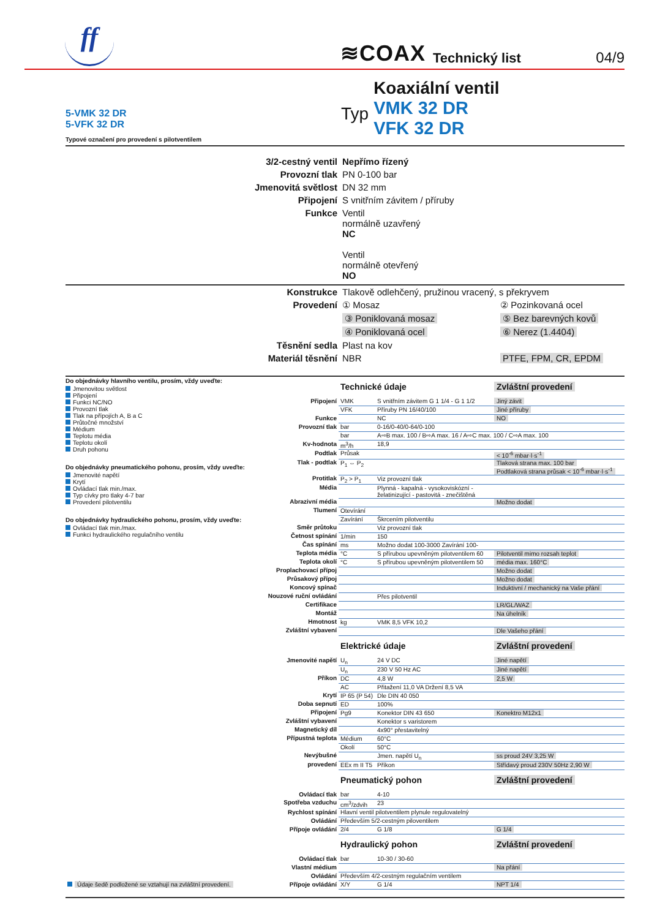ff
≋COAX
Technický list
04/9
5-VMK 32 DR
5-VFK 32 DR
Typové označení pro provedení s pilotventilem
Typ
Koaxiální ventil
VMK 32 DR
VFK 32 DR
| 3/2-cestný ventil | Nepřímo řízený | |
| Provozní tlak | PN 0-100 bar | |
| Jmenovitá světlost | DN 32 mm | |
| Připojení | S vnitřním závitem / příruby | |
| Funkce | Ventil normálně uzavřený NC Ventil normálně otevřený NO | |
| Konstrukce | Tlakově odlehčený, pružinou vracený, s překryvem | |
| Provedení | ① Mosaz | ② Pozinkovaná ocel |
| | ③ Poniklovaná mosaz | ⑤ Bez barevných kovů |
| | ④ Poniklovaná ocel | ⑥ Nerez (1.4404) |
| Těsnění sedla | Plast na kov | |
| Materiál těsnění | NBR | PTFE, FPM, CR, EPDM |
Do objednávky hlavního ventilu, prosím, vždy uveďte:
Jmenovitou světlost
Připojení
Funkci NC/NO
Provozní tlak
Tlak na přípojích A, B a C
Průtočné množství
Médium
Teplotu média
Teplotu okolí
Druh pohonu
Do objednávky pneumatického pohonu, prosím, vždy uveďte:
Jmenovité napětí
Krytí
Ovládací tlak min./max.
Typ cívky pro tlaky 4-7 bar
Provedení pilotventilu
Do objednávky hydraulického pohonu, prosím, vždy uveďte:
Ovládací tlak min./max.
Funkci hydraulického regulačního ventilu
| | Technické údaje | | Zvláštní provedení |
| Připojení | VMK | S vnitřním závitem G 1 1/4 - G 1 1/2 | Jiný závit |
| | VFK | Příruby PN 16/40/100 | Jiné příruby |
| Funkce | | NC | NO |
| Provozní tlak | bar | 0-16/0-40/0-64/0-100 | |
| | bar | A⇨B max. 100 / B⇨A max. 16 / A⇨C max. 100 / C⇨A max. 100 | |
| Kv-hodnota | m<sup>3</sup>/h | 18,9 | |
| Podtlak | Průsak | | < 10<sup>-6</sup> mbar·l·s<sup>-1</sup> |
| Tlak - podtlak | P<sub>1</sub> ⇔ P<sub>2</sub> | | Tlaková strana max. 100 bar Podtlaková strana průsak < 10<sup>-6</sup> mbar·l·s<sup>-1</sup> |
| Protitlak | P<sub>2</sub> > P<sub>1</sub> | Viz provozní tlak | |
| Média | | Plynná - kapalná - vysokoviskózní - želatinizující - pastovitá - znečištěná | |
| Abrazivní média | | | Možno dodat |
| Tlumení | Otevírání | | |
| | Zavírání | Škrcením pilotventilu | |
| Směr průtoku | | Viz provozní tlak | |
| Četnost spínání | 1/min | 150 | |
| Čas spínání | ms | Možno dodat 100-3000 Zavírání 100- | |
| Teplota média | °C | S přírubou upevněným pilotventilem 60 | Pilotventil mimo rozsah teplot |
| Teplota okolí | °C | S přírubou upevněným pilotventilem 50 | média max. 160°C |
| Proplachovací přípoj | | | Možno dodat |
| Průsakový přípoj | | | Možno dodat |
| Koncový spínač | | | Induktivní / mechanický na Vaše přání |
| Nouzové ruční ovládání | | Přes pilotventil | |
| Certifikace | | | LR/GL/WAZ |
| Montáž | | | Na úhelník |
| Hmotnost | kg | VMK 8,5 VFK 10,2 | |
| Zvláštní vybavení | | | Dle Vašeho přání |
| | Elektrické údaje | | Zvláštní provedení |
| Jmenovité napětí | U<sub>n</sub> | 24 V DC | Jiné napětí |
| | U<sub>n</sub> | 230 V 50 Hz AC | Jiné napětí |
| Příkon | DC | 4,8 W | 2,5 W |
| | AC | Přitažení 11,0 VA Držení 8,5 VA | |
| Krytí | IP 65 (P 54) | Dle DIN 40 050 | |
| Doba sepnutí | ED | 100% | |
| Připojení | Pg9 | Konektor DIN 43 650 | Konektro M12x1 |
| Zvláštní vybavení | | Konektor s varistorem | |
| Magnetický díl | | 4x90° přestavitelný | |
| Přípustná teplota | Médium | 60°C | |
| | Okolí | 50°C | |
| Nevýbušné | | Jmen. napětí U<sub>n</sub> | ss proud 24V 3,25 W |
| provedení | EEx m II T5 | Příkon | Střídavý proud 230V 50Hz 2,90 W |
| | Pneumatický pohon | | Zvláštní provedení |
| Ovládací tlak | bar | 4-10 | |
| Spotřeba vzduchu | cm<sup>3</sup>/zdvih | 23 | |
| Rychlost spínání | Hlavní ventil pilotventilem plynule regulovatelný | | |
| Ovládání | Především 5/2-cestným piloventilem | | |
| Přípoje ovládání | 2/4 | G 1/8 | G 1/4 |
| | Hydraulický pohon | | Zvláštní provedení |
| Ovládací tlak | bar | 10-30 / 30-60 | |
| Vlastní médium | | | Na přání |
| Ovládání | Především 4/2-cestným regulačním ventilem | | |
| Údaje šedě podložené se vztahují na zvláštní provedení. Přípoje ovládání | X/Y | G 1/4 | NPT 1/4 |